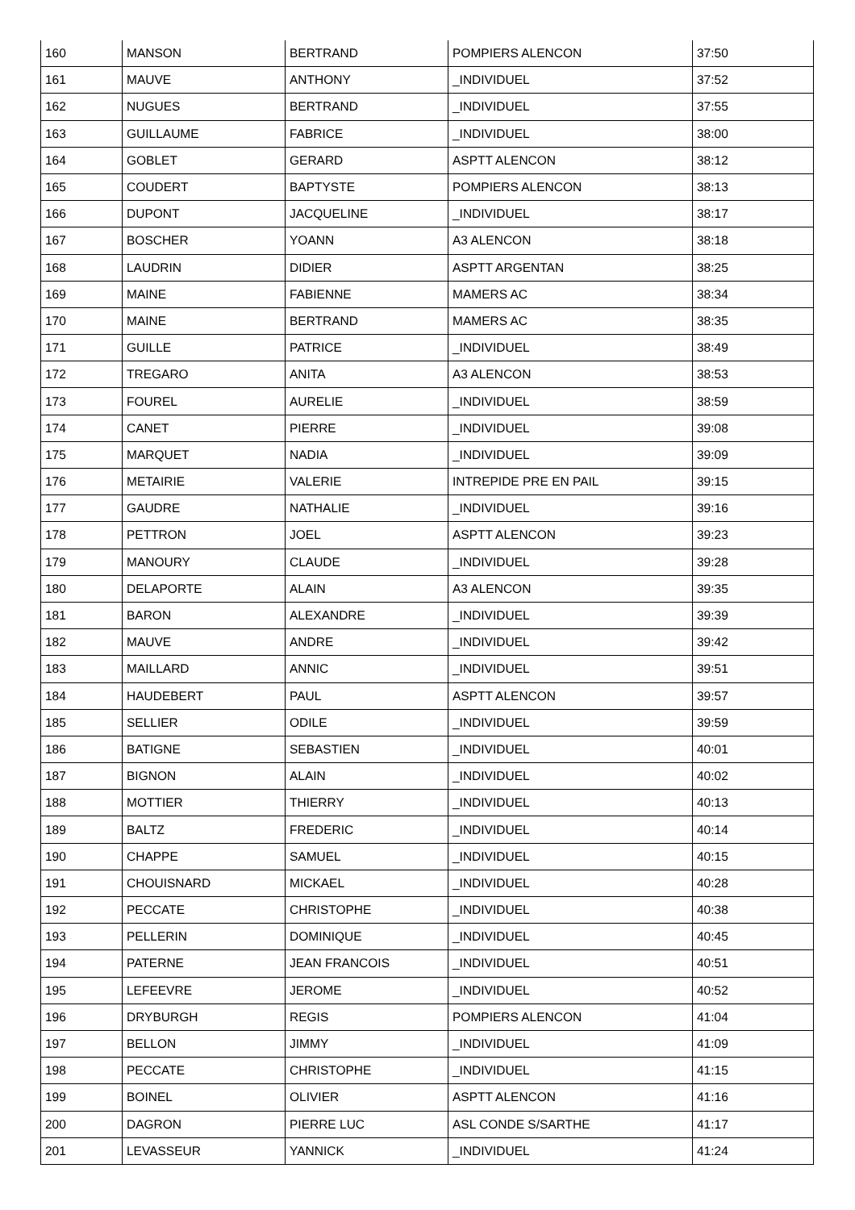| 160 | MANSON | BERTRAND | POMPIERS ALENCON | 37:50 |
| 161 | MAUVE | ANTHONY | _INDIVIDUEL | 37:52 |
| 162 | NUGUES | BERTRAND | _INDIVIDUEL | 37:55 |
| 163 | GUILLAUME | FABRICE | _INDIVIDUEL | 38:00 |
| 164 | GOBLET | GERARD | ASPTT ALENCON | 38:12 |
| 165 | COUDERT | BAPTYSTE | POMPIERS ALENCON | 38:13 |
| 166 | DUPONT | JACQUELINE | _INDIVIDUEL | 38:17 |
| 167 | BOSCHER | YOANN | A3 ALENCON | 38:18 |
| 168 | LAUDRIN | DIDIER | ASPTT ARGENTAN | 38:25 |
| 169 | MAINE | FABIENNE | MAMERS AC | 38:34 |
| 170 | MAINE | BERTRAND | MAMERS AC | 38:35 |
| 171 | GUILLE | PATRICE | _INDIVIDUEL | 38:49 |
| 172 | TREGARO | ANITA | A3 ALENCON | 38:53 |
| 173 | FOUREL | AURELIE | _INDIVIDUEL | 38:59 |
| 174 | CANET | PIERRE | _INDIVIDUEL | 39:08 |
| 175 | MARQUET | NADIA | _INDIVIDUEL | 39:09 |
| 176 | METAIRIE | VALERIE | INTREPIDE PRE EN PAIL | 39:15 |
| 177 | GAUDRE | NATHALIE | _INDIVIDUEL | 39:16 |
| 178 | PETTRON | JOEL | ASPTT ALENCON | 39:23 |
| 179 | MANOURY | CLAUDE | _INDIVIDUEL | 39:28 |
| 180 | DELAPORTE | ALAIN | A3 ALENCON | 39:35 |
| 181 | BARON | ALEXANDRE | _INDIVIDUEL | 39:39 |
| 182 | MAUVE | ANDRE | _INDIVIDUEL | 39:42 |
| 183 | MAILLARD | ANNIC | _INDIVIDUEL | 39:51 |
| 184 | HAUDEBERT | PAUL | ASPTT ALENCON | 39:57 |
| 185 | SELLIER | ODILE | _INDIVIDUEL | 39:59 |
| 186 | BATIGNE | SEBASTIEN | _INDIVIDUEL | 40:01 |
| 187 | BIGNON | ALAIN | _INDIVIDUEL | 40:02 |
| 188 | MOTTIER | THIERRY | _INDIVIDUEL | 40:13 |
| 189 | BALTZ | FREDERIC | _INDIVIDUEL | 40:14 |
| 190 | CHAPPE | SAMUEL | _INDIVIDUEL | 40:15 |
| 191 | CHOUISNARD | MICKAEL | _INDIVIDUEL | 40:28 |
| 192 | PECCATE | CHRISTOPHE | _INDIVIDUEL | 40:38 |
| 193 | PELLERIN | DOMINIQUE | _INDIVIDUEL | 40:45 |
| 194 | PATERNE | JEAN FRANCOIS | _INDIVIDUEL | 40:51 |
| 195 | LEFEEVRE | JEROME | _INDIVIDUEL | 40:52 |
| 196 | DRYBURGH | REGIS | POMPIERS ALENCON | 41:04 |
| 197 | BELLON | JIMMY | _INDIVIDUEL | 41:09 |
| 198 | PECCATE | CHRISTOPHE | _INDIVIDUEL | 41:15 |
| 199 | BOINEL | OLIVIER | ASPTT ALENCON | 41:16 |
| 200 | DAGRON | PIERRE LUC | ASL CONDE S/SARTHE | 41:17 |
| 201 | LEVASSEUR | YANNICK | _INDIVIDUEL | 41:24 |